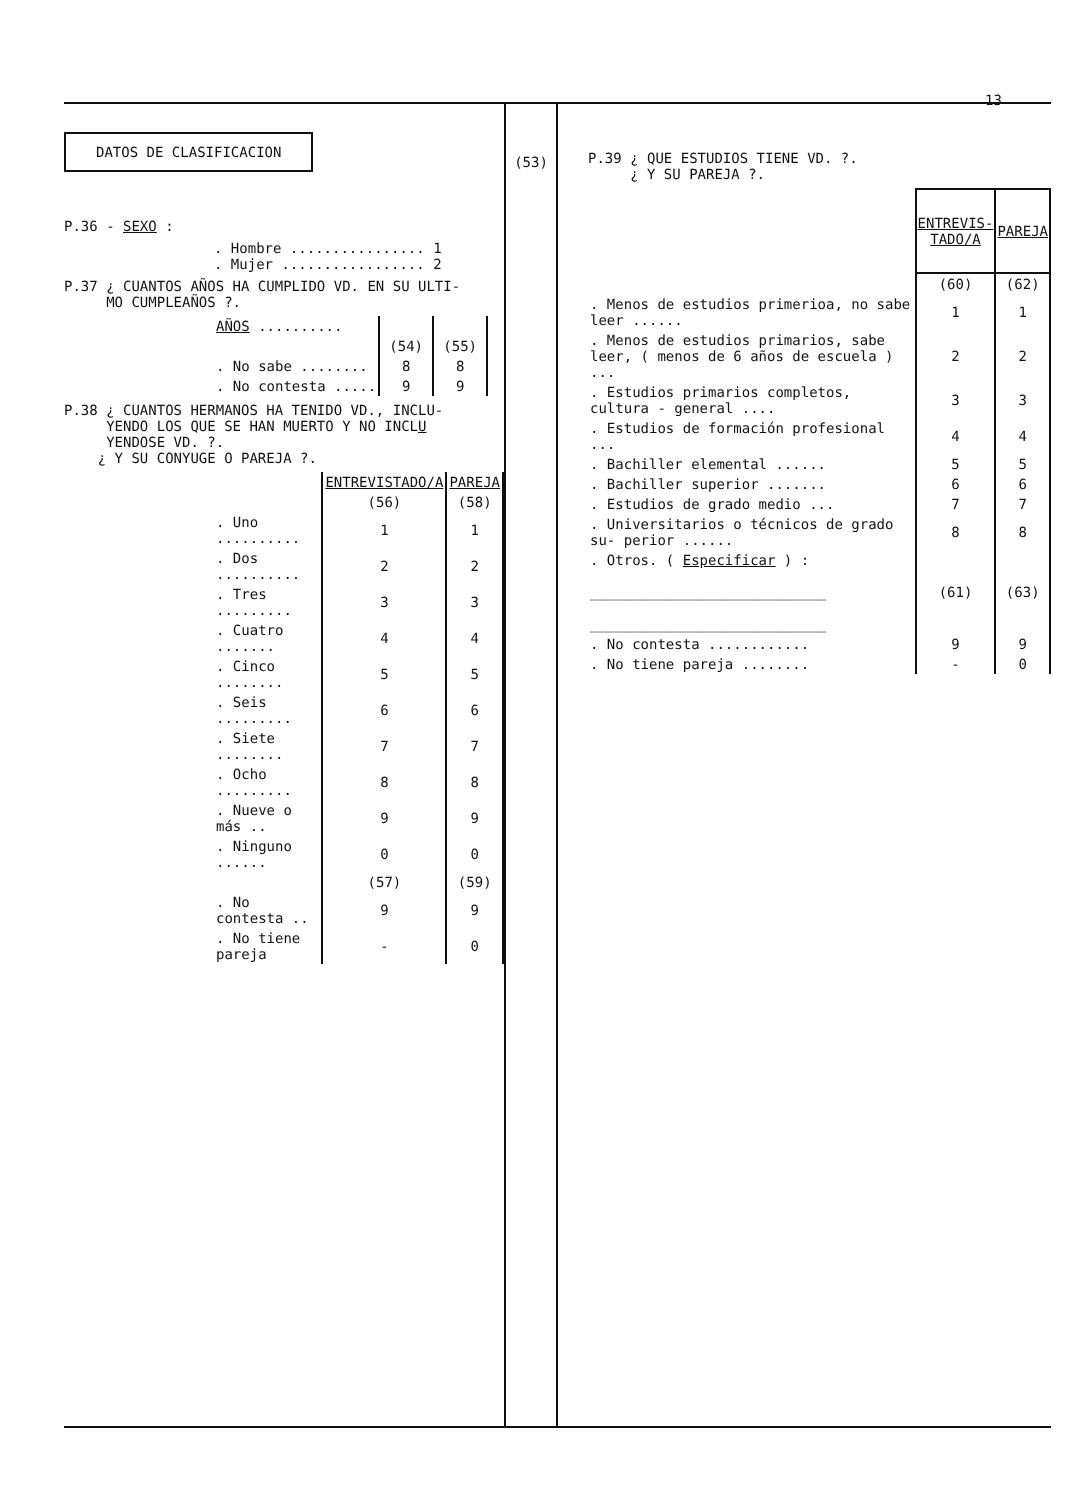13
DATOS DE CLASIFICACION
P.36 - SEXO :
. Hombre ................ 1
. Mujer ................. 2
P.37 ¿ CUANTOS AÑOS HA CUMPLIDO VD. EN SU ULTI-
MO CUMPLEAÑOS ?.
| AÑOS .......... | | |
| | (54) | (55) |
| . No sabe ........ | 8 | 8 |
| . No contesta ..... | 9 | 9 |
P.38 ¿ CUANTOS HERMANOS HA TENIDO VD., INCLU-
YENDO LOS QUE SE HAN MUERTO Y NO INCLU
YENDOSE VD. ?.
¿ Y SU CONYUGE O PAREJA ?.
| | ENTREVISTADO/A | PAREJA |
| | (56) | (58) |
| . Uno .......... | 1 | 1 |
| . Dos .......... | 2 | 2 |
| . Tres ......... | 3 | 3 |
| . Cuatro ....... | 4 | 4 |
| . Cinco ........ | 5 | 5 |
| . Seis ......... | 6 | 6 |
| . Siete ........ | 7 | 7 |
| . Ocho ......... | 8 | 8 |
| . Nueve o más .. | 9 | 9 |
| . Ninguno ...... | 0 | 0 |
| | (57) | (59) |
| . No contesta .. | 9 | 9 |
| . No tiene pareja | - | 0 |
(53)
P.39 ¿ QUE ESTUDIOS TIENE VD. ?.
¿ Y SU PAREJA ?.
| | ENTREVIS-TADO/A | PAREJA |
| | (60) | (62) |
| . Menos de estudios primerioa, no sabe leer ...... | 1 | 1 |
| . Menos de estudios primarios, sabe leer, ( menos de 6 años de escuela ) ... | 2 | 2 |
| . Estudios primarios completos, cultura - general .... | 3 | 3 |
| . Estudios de formación profesional ... | 4 | 4 |
| . Bachiller elemental ...... | 5 | 5 |
| . Bachiller superior ....... | 6 | 6 |
| . Estudios de grado medio ... | 7 | 7 |
| . Universitarios o técnicos de grado su- perior ...... | 8 | 8 |
| . Otros. ( Especificar ) : ____________________________ ____________________________ | (61) | (63) |
| . No contesta ............ | 9 | 9 |
| . No tiene pareja ........ | - | 0 |